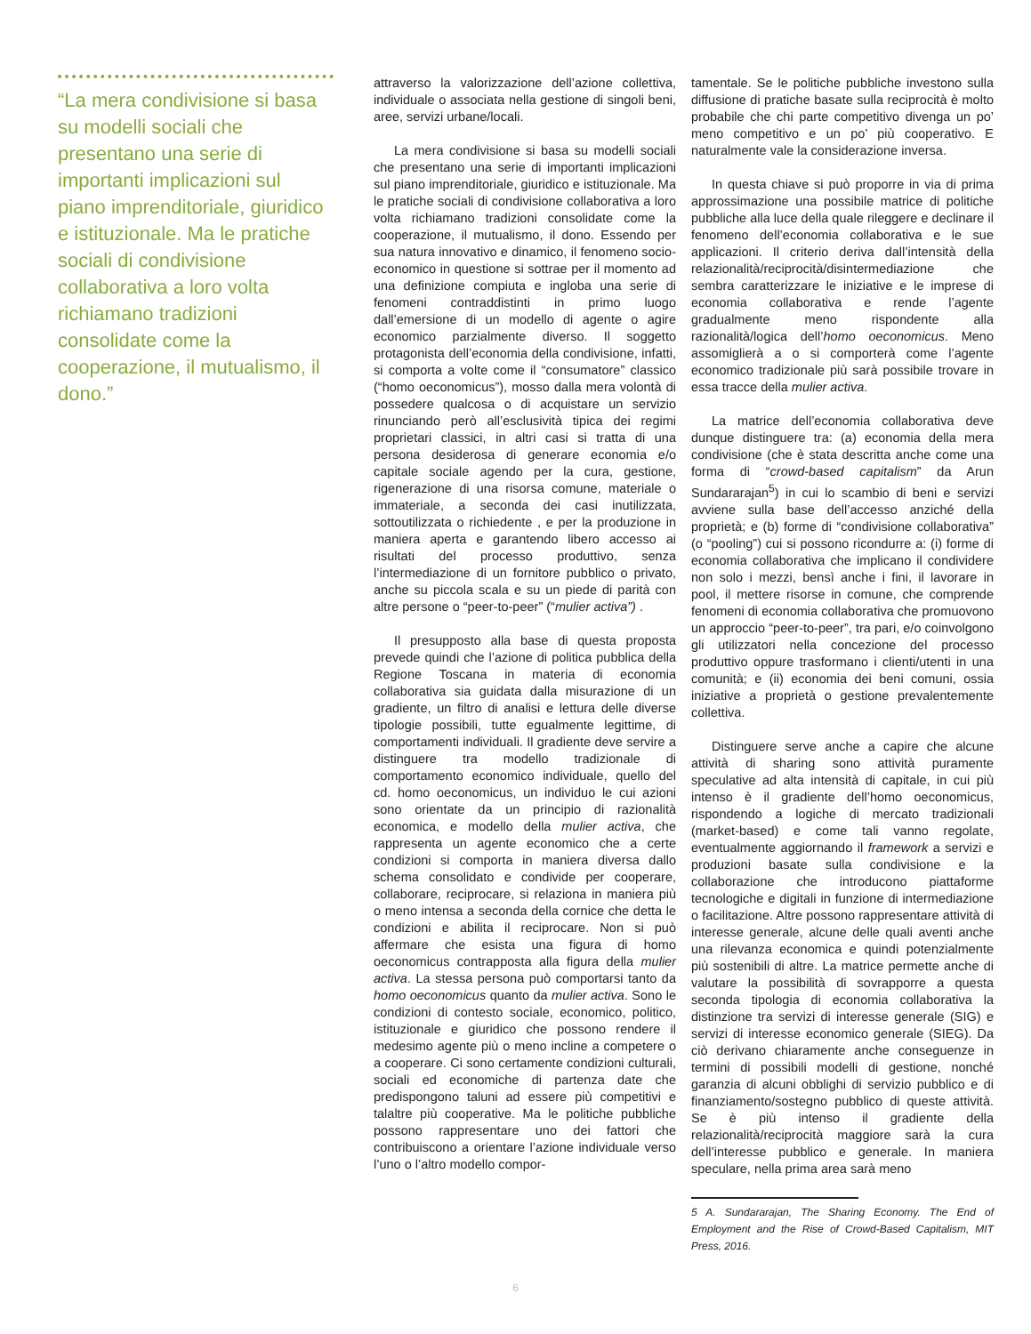“La mera condivisione si basa su modelli sociali che presentano una serie di importanti implicazioni sul piano imprenditoriale, giuridico e istituzionale. Ma le pratiche sociali di condivisione collaborativa a loro volta richiamano tradizioni consolidate come la cooperazione, il mutualismo, il dono.”
attraverso la valorizzazione dell’azione collettiva, individuale o associata nella gestione di singoli beni, aree, servizi urbane/locali.
La mera condivisione si basa su modelli sociali che presentano una serie di importanti implicazioni sul piano imprenditoriale, giuridico e istituzionale. Ma le pratiche sociali di condivisione collaborativa a loro volta richiamano tradizioni consolidate come la cooperazione, il mutualismo, il dono. Essendo per sua natura innovativo e dinamico, il fenomeno socio-economico in questione si sottrae per il momento ad una definizione compiuta e ingloba una serie di fenomeni contraddistinti in primo luogo dall’emersione di un modello di agente o agire economico parzialmente diverso. Il soggetto protagonista dell’economia della condivisione, infatti, si comporta a volte come il “consumatore” classico (“homo oeconomicus”), mosso dalla mera volontà di possedere qualcosa o di acquistare un servizio rinunciando però all’esclusività tipica dei regimi proprietari classici, in altri casi si tratta di una persona desiderosa di generare economia e/o capitale sociale agendo per la cura, gestione, rigenerazione di una risorsa comune, materiale o immateriale, a seconda dei casi inutilizzata, sottoutilizzata o richiedente , e per la produzione in maniera aperta e garantendo libero accesso ai risultati del processo produttivo, senza l’intermediazione di un fornitore pubblico o privato, anche su piccola scala e su un piede di parità con altre persone o “peer-to-peer” (“mulier activa”) .
Il presupposto alla base di questa proposta prevede quindi che l’azione di politica pubblica della Regione Toscana in materia di economia collaborativa sia guidata dalla misurazione di un gradiente, un filtro di analisi e lettura delle diverse tipologie possibili, tutte egualmente legittime, di comportamenti individuali. Il gradiente deve servire a distinguere tra modello tradizionale di comportamento economico individuale, quello del cd. homo oeconomicus, un individuo le cui azioni sono orientate da un principio di razionalità economica, e modello della mulier activa, che rappresenta un agente economico che a certe condizioni si comporta in maniera diversa dallo schema consolidato e condivide per cooperare, collaborare, reciprocare, si relaziona in maniera più o meno intensa a seconda della cornice che detta le condizioni e abilita il reciprocare. Non si può affermare che esista una figura di homo oeconomicus contrapposta alla figura della mulier activa. La stessa persona può comportarsi tanto da homo oeconomicus quanto da mulier activa. Sono le condizioni di contesto sociale, economico, politico, istituzionale e giuridico che possono rendere il medesimo agente più o meno incline a competere o a cooperare. Ci sono certamente condizioni culturali, sociali ed economiche di partenza date che predispongono taluni ad essere più competitivi e talaltre più cooperative. Ma le politiche pubbliche possono rappresentare uno dei fattori che contribuiscono a orientare l’azione individuale verso l’uno o l’altro modello compor-
tamentale. Se le politiche pubbliche investono sulla diffusione di pratiche basate sulla reciprocità è molto probabile che chi parte competitivo divenga un po’ meno competitivo e un po’ più cooperativo. E naturalmente vale la considerazione inversa.
In questa chiave si può proporre in via di prima approssimazione una possibile matrice di politiche pubbliche alla luce della quale rileggere e declinare il fenomeno dell’economia collaborativa e le sue applicazioni. Il criterio deriva dall’intensità della relazionalità/reciprocità/disintermediazione che sembra caratterizzare le iniziative e le imprese di economia collaborativa e rende l’agente gradualmente meno rispondente alla razionalità/logica dell’homo oeconomicus. Meno assomiglierà a o si comporterà come l’agente economico tradizionale più sarà possibile trovare in essa tracce della mulier activa.
La matrice dell’economia collaborativa deve dunque distinguere tra: (a) economia della mera condivisione (che è stata descritta anche come una forma di “crowd-based capitalism” da Arun Sundararajan<sup>5</sup>) in cui lo scambio di beni e servizi avviene sulla base dell’accesso anziché della proprietà; e (b) forme di “condivisione collaborativa” (o “pooling”) cui si possono ricondurre a: (i) forme di economia collaborativa che implicano il condividere non solo i mezzi, bensì anche i fini, il lavorare in pool, il mettere risorse in comune, che comprende fenomeni di economia collaborativa che promuovono un approccio “peer-to-peer”, tra pari, e/o coinvolgono gli utilizzatori nella concezione del processo produttivo oppure trasformano i clienti/utenti in una comunità; e (ii) economia dei beni comuni, ossia iniziative a proprietà o gestione prevalentemente collettiva.
Distinguere serve anche a capire che alcune attività di sharing sono attività puramente speculative ad alta intensità di capitale, in cui più intenso è il gradiente dell’homo oeconomicus, rispondendo a logiche di mercato tradizionali (market-based) e come tali vanno regolate, eventualmente aggiornando il framework a servizi e produzioni basate sulla condivisione e la collaborazione che introducono piattaforme tecnologiche e digitali in funzione di intermediazione o facilitazione. Altre possono rappresentare attività di interesse generale, alcune delle quali aventi anche una rilevanza economica e quindi potenzialmente più sostenibili di altre. La matrice permette anche di valutare la possibilità di sovrapporre a questa seconda tipologia di economia collaborativa la distinzione tra servizi di interesse generale (SIG) e servizi di interesse economico generale (SIEG). Da ciò derivano chiaramente anche conseguenze in termini di possibili modelli di gestione, nonché garanzia di alcuni obblighi di servizio pubblico e di finanziamento/sostegno pubblico di queste attività. Se è più intenso il gradiente della relazionalità/reciprocità maggiore sarà la cura dell’interesse pubblico e generale. In maniera speculare, nella prima area sarà meno
5 A. Sundararajan, The Sharing Economy. The End of Employment and the Rise of Crowd-Based Capitalism, MIT Press, 2016.
6